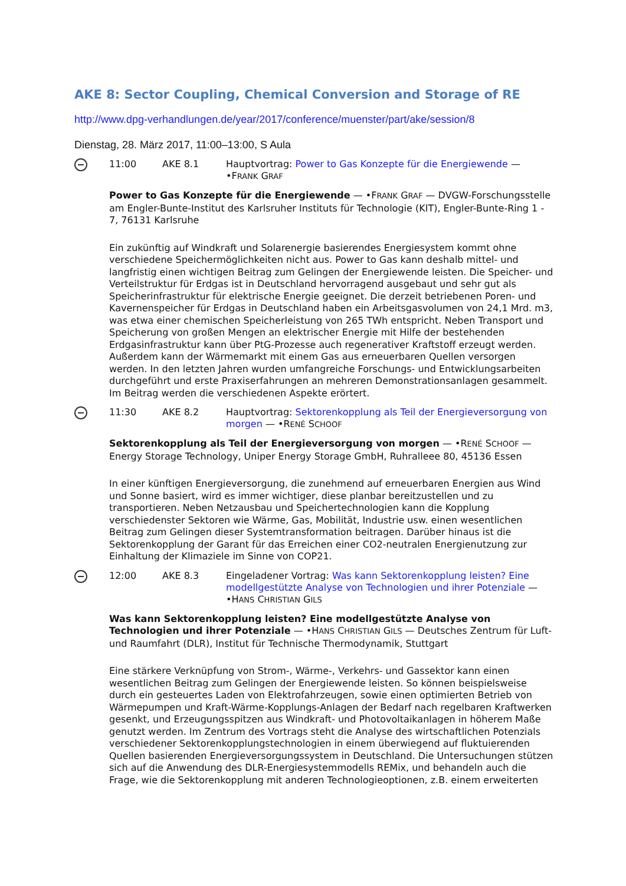AKE 8: Sector Coupling, Chemical Conversion and Storage of RE
http://www.dpg-verhandlungen.de/year/2017/conference/muenster/part/ake/session/8
Dienstag, 28. März 2017, 11:00–13:00, S Aula
11:00 AKE 8.1 Hauptvortrag: Power to Gas Konzepte für die Energiewende — •FRANK GRAF
Power to Gas Konzepte für die Energiewende — •FRANK GRAF — DVGW-Forschungsstelle am Engler-Bunte-Institut des Karlsruher Instituts für Technologie (KIT), Engler-Bunte-Ring 1 - 7, 76131 Karlsruhe
Ein zukünftig auf Windkraft und Solarenergie basierendes Energiesystem kommt ohne verschiedene Speichermöglichkeiten nicht aus. Power to Gas kann deshalb mittel- und langfristig einen wichtigen Beitrag zum Gelingen der Energiewende leisten. Die Speicher- und Verteilstruktur für Erdgas ist in Deutschland hervorragend ausgebaut und sehr gut als Speicherinfrastruktur für elektrische Energie geeignet. Die derzeit betriebenen Poren- und Kavernenspeicher für Erdgas in Deutschland haben ein Arbeitsgasvolumen von 24,1 Mrd. m3, was etwa einer chemischen Speicherleistung von 265 TWh entspricht. Neben Transport und Speicherung von großen Mengen an elektrischer Energie mit Hilfe der bestehenden Erdgasinfrastruktur kann über PtG-Prozesse auch regenerativer Kraftstoff erzeugt werden. Außerdem kann der Wärmemarkt mit einem Gas aus erneuerbaren Quellen versorgen werden. In den letzten Jahren wurden umfangreiche Forschungs- und Entwicklungsarbeiten durchgeführt und erste Praxiserfahrungen an mehreren Demonstrationsanlagen gesammelt. Im Beitrag werden die verschiedenen Aspekte erörtert.
11:30 AKE 8.2 Hauptvortrag: Sektorenkopplung als Teil der Energieversorgung von morgen — •RENÉ SCHOOF
Sektorenkopplung als Teil der Energieversorgung von morgen — •RENÉ SCHOOF — Energy Storage Technology, Uniper Energy Storage GmbH, Ruhralleee 80, 45136 Essen
In einer künftigen Energieversorgung, die zunehmend auf erneuerbaren Energien aus Wind und Sonne basiert, wird es immer wichtiger, diese planbar bereitzustellen und zu transportieren. Neben Netzausbau und Speichertechnologien kann die Kopplung verschiedenster Sektoren wie Wärme, Gas, Mobilität, Industrie usw. einen wesentlichen Beitrag zum Gelingen dieser Systemtransformation beitragen. Darüber hinaus ist die Sektorenkopplung der Garant für das Erreichen einer CO2-neutralen Energienutzung zur Einhaltung der Klimaziele im Sinne von COP21.
12:00 AKE 8.3 Eingeladener Vortrag: Was kann Sektorenkopplung leisten? Eine modellgestützte Analyse von Technologien und ihrer Potenziale — •HANS CHRISTIAN GILS
Was kann Sektorenkopplung leisten? Eine modellgestützte Analyse von Technologien und ihrer Potenziale — •HANS CHRISTIAN GILS — Deutsches Zentrum für Luft- und Raumfahrt (DLR), Institut für Technische Thermodynamik, Stuttgart
Eine stärkere Verknüpfung von Strom-, Wärme-, Verkehrs- und Gassektor kann einen wesentlichen Beitrag zum Gelingen der Energiewende leisten. So können beispielsweise durch ein gesteuertes Laden von Elektrofahrzeugen, sowie einen optimierten Betrieb von Wärmepumpen und Kraft-Wärme-Kopplungs-Anlagen der Bedarf nach regelbaren Kraftwerken gesenkt, und Erzeugungsspitzen aus Windkraft- und Photovoltaikanlagen in höherem Maße genutzt werden. Im Zentrum des Vortrags steht die Analyse des wirtschaftlichen Potenzials verschiedener Sektorenkopplungstechnologien in einem überwiegend auf fluktuierenden Quellen basierenden Energieversorgungssystem in Deutschland. Die Untersuchungen stützen sich auf die Anwendung des DLR-Energiesystemmodells REMix, und behandeln auch die Frage, wie die Sektorenkopplung mit anderen Technologieoptionen, z.B. einem erweiterten